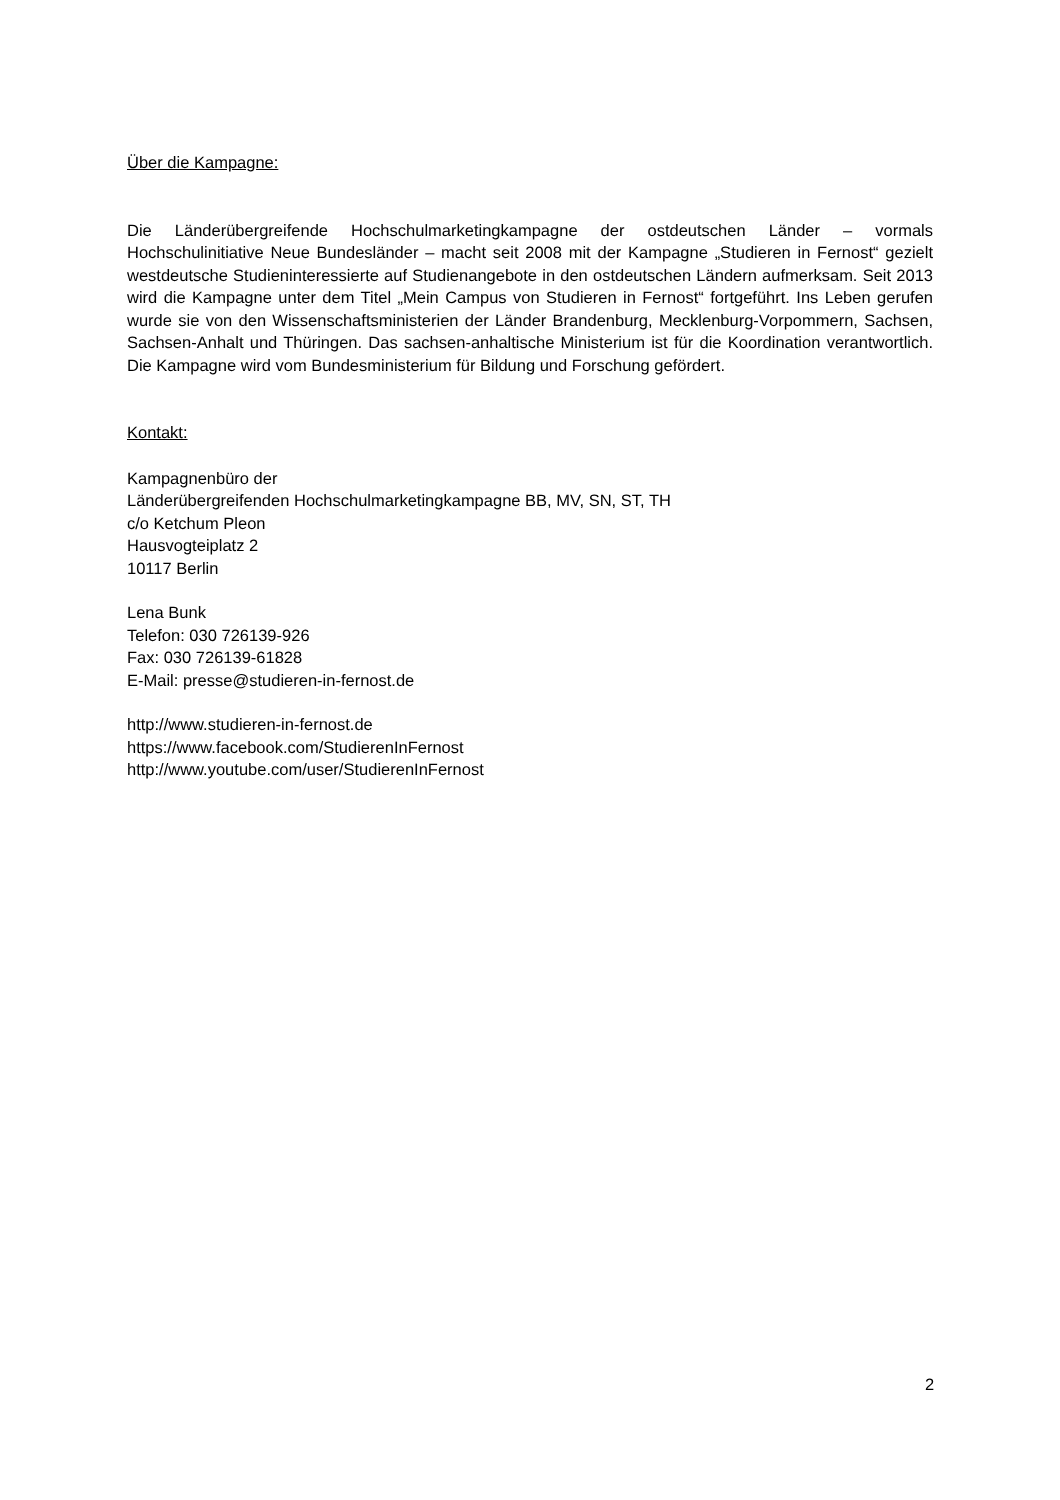Über die Kampagne:
Die Länderübergreifende Hochschulmarketingkampagne der ostdeutschen Länder – vormals Hochschulinitiative Neue Bundesländer – macht seit 2008 mit der Kampagne „Studieren in Fernost“ gezielt westdeutsche Studieninteressierte auf Studienangebote in den ostdeutschen Ländern aufmerksam. Seit 2013 wird die Kampagne unter dem Titel „Mein Campus von Studieren in Fernost“ fortgeführt. Ins Leben gerufen wurde sie von den Wissenschaftsministerien der Länder Brandenburg, Mecklenburg-Vorpommern, Sachsen, Sachsen-Anhalt und Thüringen. Das sachsen-anhaltische Ministerium ist für die Koordination verantwortlich. Die Kampagne wird vom Bundesministerium für Bildung und Forschung gefördert.
Kontakt:
Kampagnenbüro der
Länderübergreifenden Hochschulmarketingkampagne BB, MV, SN, ST, TH
c/o Ketchum Pleon
Hausvogteiplatz 2
10117 Berlin
Lena Bunk
Telefon: 030 726139-926
Fax: 030 726139-61828
E-Mail: presse@studieren-in-fernost.de
http://www.studieren-in-fernost.de
https://www.facebook.com/StudierenInFernost
http://www.youtube.com/user/StudierenInFernost
2